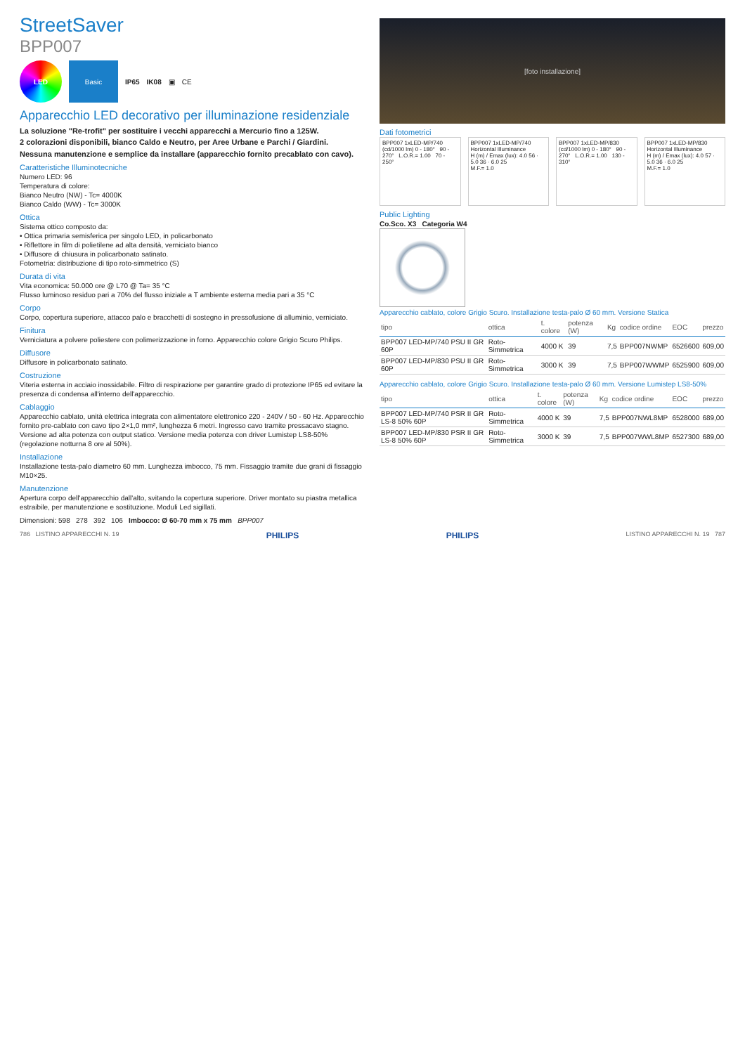StreetSaver
BPP007
LED Basic
IP65 IK08 ▣ CE
Apparecchio LED decorativo per illuminazione residenziale
La soluzione "Re-trofit" per sostituire i vecchi apparecchi a Mercurio fino a 125W.
2 colorazioni disponibili, bianco Caldo e Neutro, per Aree Urbane e Parchi / Giardini.
Nessuna manutenzione e semplice da installare (apparecchio fornito precablato con cavo).
Caratteristiche Illuminotecniche
Numero LED: 96
Temperatura di colore:
Bianco Neutro (NW) - Tc= 4000K
Bianco Caldo (WW) - Tc= 3000K
Ottica
Sistema ottico composto da:
• Ottica primaria semisferica per singolo LED, in policarbonato
• Riflettore in film di polietilene ad alta densità, verniciato bianco
• Diffusore di chiusura in policarbonato satinato.
Fotometria: distribuzione di tipo roto-simmetrico (S)
Durata di vita
Vita economica: 50.000 ore @ L70 @ Ta= 35 °C
Flusso luminoso residuo pari a 70% del flusso iniziale a T ambiente esterna media pari a 35 °C
Corpo
Corpo, copertura superiore, attacco palo e bracchetti di sostegno in pressofusione di alluminio, verniciato.
Finitura
Verniciatura a polvere poliestere con polimerizzazione in forno. Apparecchio colore Grigio Scuro Philips.
Diffusore
Diffusore in policarbonato satinato.
Costruzione
Viteria esterna in acciaio inossidabile. Filtro di respirazione per garantire grado di protezione IP65 ed evitare la presenza di condensa all'interno dell'apparecchio.
Cablaggio
Apparecchio cablato, unità elettrica integrata con alimentatore elettronico 220 - 240V / 50 - 60 Hz. Apparecchio fornito pre-cablato con cavo tipo 2×1,0 mm², lunghezza 6 metri. Ingresso cavo tramite pressacavo stagno. Versione ad alta potenza con output statico. Versione media potenza con driver Lumistep LS8-50% (regolazione notturna 8 ore al 50%).
Installazione
Installazione testa-palo diametro 60 mm. Lunghezza imbocco, 75 mm. Fissaggio tramite due grani di fissaggio M10×25.
Manutenzione
Apertura corpo dell'apparecchio dall'alto, svitando la copertura superiore. Driver montato su piastra metallica estraibile, per manutenzione e sostituzione. Moduli Led sigillati.
Dimensioni: 598 278 392 106 Imbocco: Ø 60-70 mm x 75 mm BPP007
[foto installazione]
Dati fotometrici
BPP007 1xLED-MP/740
(cd/1000 lm) 0 - 180° 90 - 270° L.O.R.= 1.00 70 - 250°
BPP007 1xLED-MP/740 Horizontal Illuminance
H (m) / Emax (lux): 4.0 56 · 5.0 36 · 6.0 25
M.F.= 1.0
BPP007 1xLED-MP/830
(cd/1000 lm) 0 - 180° 90 - 270° L.O.R.= 1.00 130 - 310°
BPP007 1xLED-MP/830 Horizontal Illuminance
H (m) / Emax (lux): 4.0 57 · 5.0 36 · 6.0 25
M.F.= 1.0
Public Lighting
Co.Sco. X3 Categoria W4
Apparecchio cablato, colore Grigio Scuro. Installazione testa-palo Ø 60 mm. Versione Statica
| tipo | ottica | t. colore | potenza (W) | Kg | codice ordine | EOC | prezzo |
| --- | --- | --- | --- | --- | --- | --- | --- |
| BPP007 LED-MP/740 PSU II GR 60P | Roto-Simmetrica | 4000 K | 39 | 7,5 | BPP007NWMP | 6526600 | 609,00 |
| BPP007 LED-MP/830 PSU II GR 60P | Roto-Simmetrica | 3000 K | 39 | 7,5 | BPP007WWMP | 6525900 | 609,00 |
Apparecchio cablato, colore Grigio Scuro. Installazione testa-palo Ø 60 mm. Versione Lumistep LS8-50%
| tipo | ottica | t. colore | potenza (W) | Kg | codice ordine | EOC | prezzo |
| --- | --- | --- | --- | --- | --- | --- | --- |
| BPP007 LED-MP/740 PSR II GR LS-8 50% 60P | Roto-Simmetrica | 4000 K | 39 | 7,5 | BPP007NWL8MP | 6528000 | 689,00 |
| BPP007 LED-MP/830 PSR II GR LS-8 50% 60P | Roto-Simmetrica | 3000 K | 39 | 7,5 | BPP007WWL8MP | 6527300 | 689,00 |
786 LISTINO APPARECCHI N. 19 PHILIPS PHILIPS LISTINO APPARECCHI N. 19 787